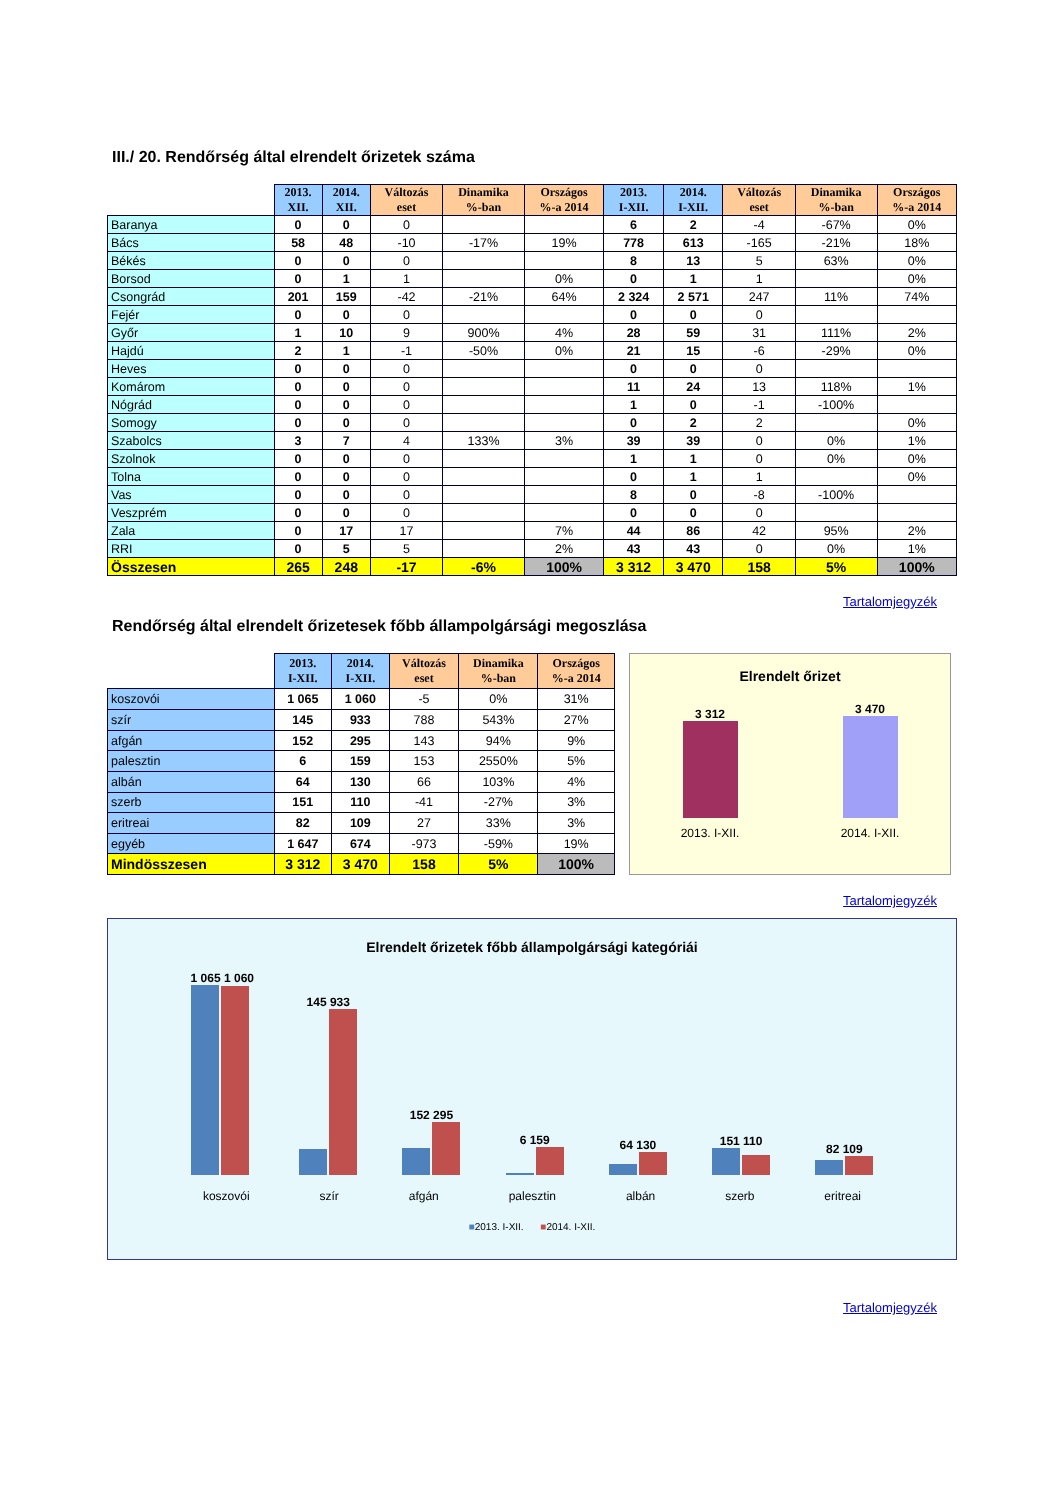III./ 20. Rendőrség által elrendelt őrizetek száma
| | 2013. XII. | 2014. XII. | Változás eset | Dinamika %-ban | Országos %-a 2014 | 2013. I-XII. | 2014. I-XII. | Változás eset | Dinamika %-ban | Országos %-a 2014 |
| --- | --- | --- | --- | --- | --- | --- | --- | --- | --- | --- |
| Baranya | 0 | 0 | 0 | | | 6 | 2 | -4 | -67% | 0% |
| Bács | 58 | 48 | -10 | -17% | 19% | 778 | 613 | -165 | -21% | 18% |
| Békés | 0 | 0 | 0 | | | 8 | 13 | 5 | 63% | 0% |
| Borsod | 0 | 1 | 1 | | 0% | 0 | 1 | 1 | | 0% |
| Csongrád | 201 | 159 | -42 | -21% | 64% | 2 324 | 2 571 | 247 | 11% | 74% |
| Fejér | 0 | 0 | 0 | | | 0 | 0 | 0 | | |
| Győr | 1 | 10 | 9 | 900% | 4% | 28 | 59 | 31 | 111% | 2% |
| Hajdú | 2 | 1 | -1 | -50% | 0% | 21 | 15 | -6 | -29% | 0% |
| Heves | 0 | 0 | 0 | | | 0 | 0 | 0 | | |
| Komárom | 0 | 0 | 0 | | | 11 | 24 | 13 | 118% | 1% |
| Nógrád | 0 | 0 | 0 | | | 1 | 0 | -1 | -100% | |
| Somogy | 0 | 0 | 0 | | | 0 | 2 | 2 | | 0% |
| Szabolcs | 3 | 7 | 4 | 133% | 3% | 39 | 39 | 0 | 0% | 1% |
| Szolnok | 0 | 0 | 0 | | | 1 | 1 | 0 | 0% | 0% |
| Tolna | 0 | 0 | 0 | | | 0 | 1 | 1 | | 0% |
| Vas | 0 | 0 | 0 | | | 8 | 0 | -8 | -100% | |
| Veszprém | 0 | 0 | 0 | | | 0 | 0 | 0 | | |
| Zala | 0 | 17 | 17 | | 7% | 44 | 86 | 42 | 95% | 2% |
| RRI | 0 | 5 | 5 | | 2% | 43 | 43 | 0 | 0% | 1% |
| Összesen | 265 | 248 | -17 | -6% | 100% | 3 312 | 3 470 | 158 | 5% | 100% |
Tartalomjegyzék
Rendőrség által elrendelt őrizetesek főbb állampolgársági megoszlása
| | 2013. I-XII. | 2014. I-XII. | Változás eset | Dinamika %-ban | Országos %-a 2014 |
| --- | --- | --- | --- | --- | --- |
| koszovói | 1 065 | 1 060 | -5 | 0% | 31% |
| szír | 145 | 933 | 788 | 543% | 27% |
| afgán | 152 | 295 | 143 | 94% | 9% |
| palesztin | 6 | 159 | 153 | 2550% | 5% |
| albán | 64 | 130 | 66 | 103% | 4% |
| szerb | 151 | 110 | -41 | -27% | 3% |
| eritreai | 82 | 109 | 27 | 33% | 3% |
| egyéb | 1 647 | 674 | -973 | -59% | 19% |
| Mindösszesen | 3 312 | 3 470 | 158 | 5% | 100% |
Elrendelt őrizet
3 312
3 470
2013. I-XII. 2014. I-XII.
Tartalomjegyzék
Elrendelt őrizetek főbb állampolgársági kategóriái
1 065 1 060
145 933
152 295
6 159
64 130
151 110
82 109
koszovói szír afgán palesztin albán szerb eritreai
■2013. I-XII. ■2014. I-XII.
Tartalomjegyzék